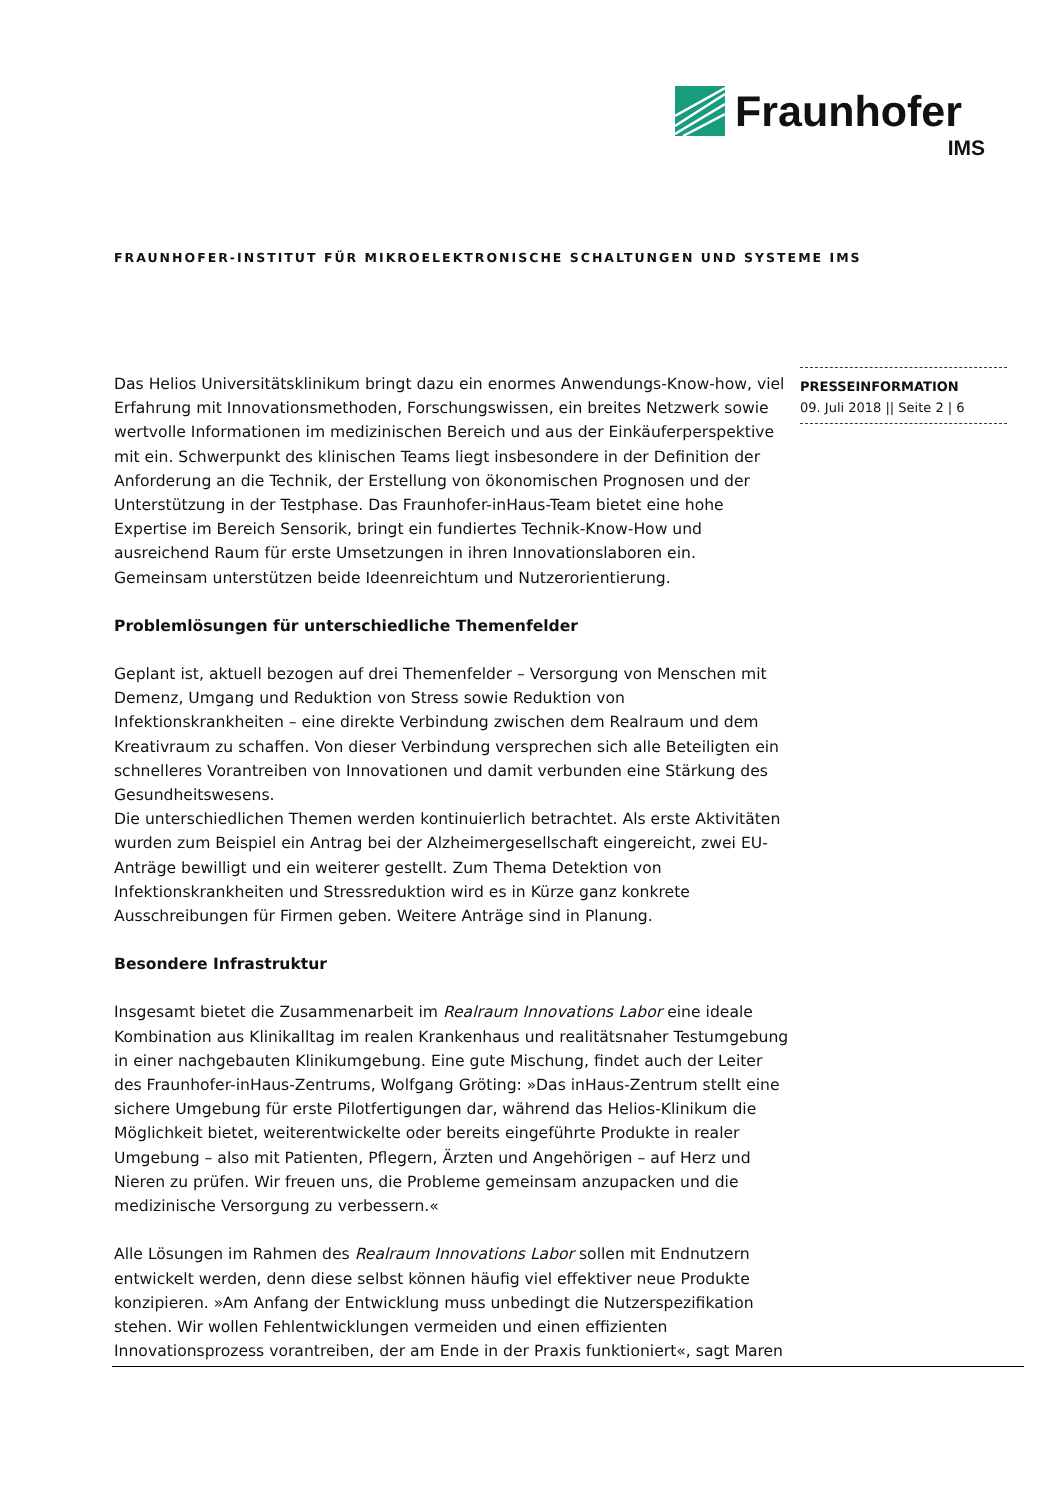Fraunhofer
IMS
FRAUNHOFER-INSTITUT FÜR MIKROELEKTRONISCHE SCHALTUNGEN UND SYSTEME IMS
PRESSEINFORMATION
09. Juli 2018 || Seite 2 | 6
Das Helios Universitätsklinikum bringt dazu ein enormes Anwendungs-Know-how, viel Erfahrung mit Innovationsmethoden, Forschungswissen, ein breites Netzwerk sowie wertvolle Informationen im medizinischen Bereich und aus der Einkäuferperspektive mit ein. Schwerpunkt des klinischen Teams liegt insbesondere in der Definition der Anforderung an die Technik, der Erstellung von ökonomischen Prognosen und der Unterstützung in der Testphase. Das Fraunhofer-inHaus-Team bietet eine hohe Expertise im Bereich Sensorik, bringt ein fundiertes Technik-Know-How und ausreichend Raum für erste Umsetzungen in ihren Innovationslaboren ein. Gemeinsam unterstützen beide Ideenreichtum und Nutzerorientierung.
Problemlösungen für unterschiedliche Themenfelder
Geplant ist, aktuell bezogen auf drei Themenfelder – Versorgung von Menschen mit Demenz, Umgang und Reduktion von Stress sowie Reduktion von Infektionskrankheiten – eine direkte Verbindung zwischen dem Realraum und dem Kreativraum zu schaffen. Von dieser Verbindung versprechen sich alle Beteiligten ein schnelleres Vorantreiben von Innovationen und damit verbunden eine Stärkung des Gesundheitswesens.
Die unterschiedlichen Themen werden kontinuierlich betrachtet. Als erste Aktivitäten wurden zum Beispiel ein Antrag bei der Alzheimergesellschaft eingereicht, zwei EU-Anträge bewilligt und ein weiterer gestellt. Zum Thema Detektion von Infektionskrankheiten und Stressreduktion wird es in Kürze ganz konkrete Ausschreibungen für Firmen geben. Weitere Anträge sind in Planung.
Besondere Infrastruktur
Insgesamt bietet die Zusammenarbeit im Realraum Innovations Labor eine ideale Kombination aus Klinikalltag im realen Krankenhaus und realitätsnaher Testumgebung in einer nachgebauten Klinikumgebung. Eine gute Mischung, findet auch der Leiter des Fraunhofer-inHaus-Zentrums, Wolfgang Gröting: »Das inHaus-Zentrum stellt eine sichere Umgebung für erste Pilotfertigungen dar, während das Helios-Klinikum die Möglichkeit bietet, weiterentwickelte oder bereits eingeführte Produkte in realer Umgebung – also mit Patienten, Pflegern, Ärzten und Angehörigen – auf Herz und Nieren zu prüfen. Wir freuen uns, die Probleme gemeinsam anzupacken und die medizinische Versorgung zu verbessern.«
Alle Lösungen im Rahmen des Realraum Innovations Labor sollen mit Endnutzern entwickelt werden, denn diese selbst können häufig viel effektiver neue Produkte konzipieren. »Am Anfang der Entwicklung muss unbedingt die Nutzerspezifikation stehen. Wir wollen Fehlentwicklungen vermeiden und einen effizienten Innovationsprozess vorantreiben, der am Ende in der Praxis funktioniert«, sagt Maren